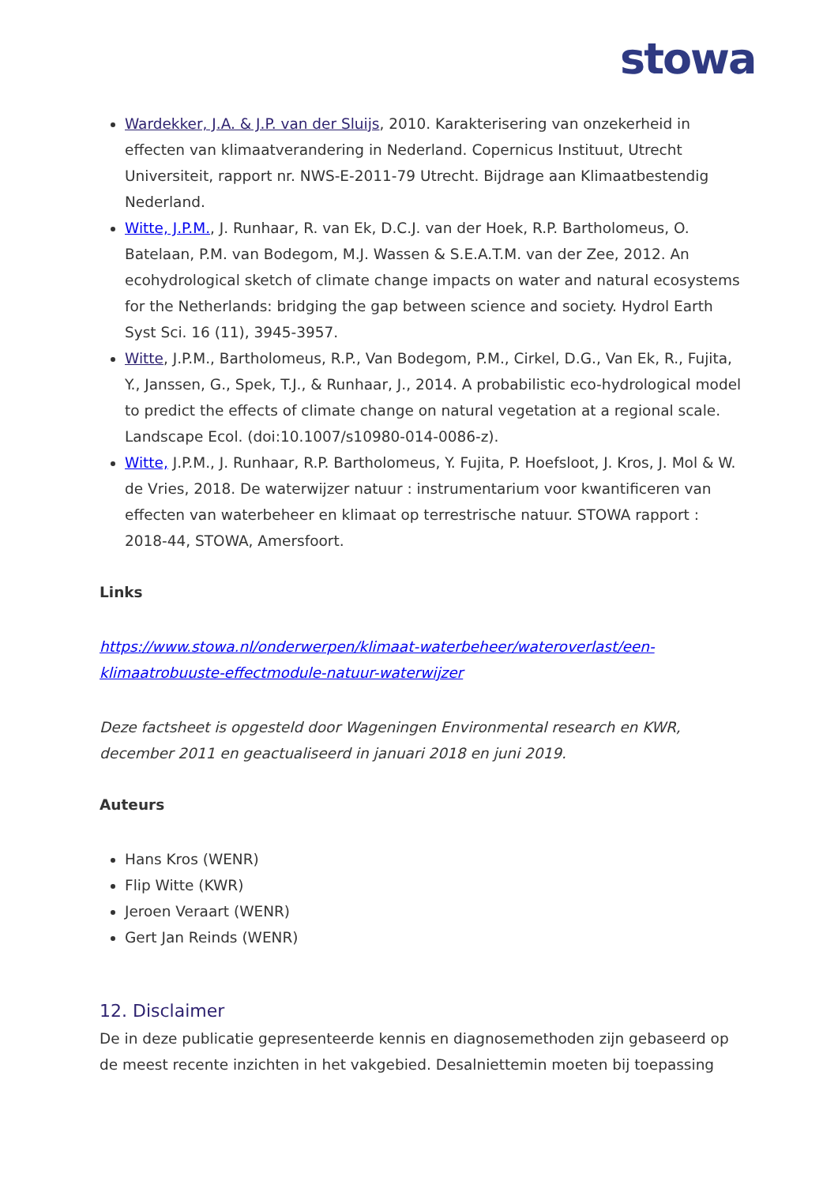stowa
Wardekker, J.A. & J.P. van der Sluijs, 2010. Karakterisering van onzekerheid in effecten van klimaatverandering in Nederland. Copernicus Instituut, Utrecht Universiteit, rapport nr. NWS-E-2011-79 Utrecht. Bijdrage aan Klimaatbestendig Nederland.
Witte, J.P.M., J. Runhaar, R. van Ek, D.C.J. van der Hoek, R.P. Bartholomeus, O. Batelaan, P.M. van Bodegom, M.J. Wassen & S.E.A.T.M. van der Zee, 2012. An ecohydrological sketch of climate change impacts on water and natural ecosystems for the Netherlands: bridging the gap between science and society. Hydrol Earth Syst Sci. 16 (11), 3945-3957.
Witte, J.P.M., Bartholomeus, R.P., Van Bodegom, P.M., Cirkel, D.G., Van Ek, R., Fujita, Y., Janssen, G., Spek, T.J., & Runhaar, J., 2014. A probabilistic eco-hydrological model to predict the effects of climate change on natural vegetation at a regional scale. Landscape Ecol. (doi:10.1007/s10980-014-0086-z).
Witte, J.P.M., J. Runhaar, R.P. Bartholomeus, Y. Fujita, P. Hoefsloot, J. Kros, J. Mol & W. de Vries, 2018. De waterwijzer natuur : instrumentarium voor kwantificeren van effecten van waterbeheer en klimaat op terrestrische natuur. STOWA rapport : 2018-44, STOWA, Amersfoort.
Links
https://www.stowa.nl/onderwerpen/klimaat-waterbeheer/wateroverlast/een-klimaatrobuuste-effectmodule-natuur-waterwijzer
Deze factsheet is opgesteld door Wageningen Environmental research en KWR, december 2011 en geactualiseerd in januari 2018 en juni 2019.
Auteurs
Hans Kros (WENR)
Flip Witte (KWR)
Jeroen Veraart (WENR)
Gert Jan Reinds (WENR)
12. Disclaimer
De in deze publicatie gepresenteerde kennis en diagnosemethoden zijn gebaseerd op de meest recente inzichten in het vakgebied. Desalniettemin moeten bij toepassing